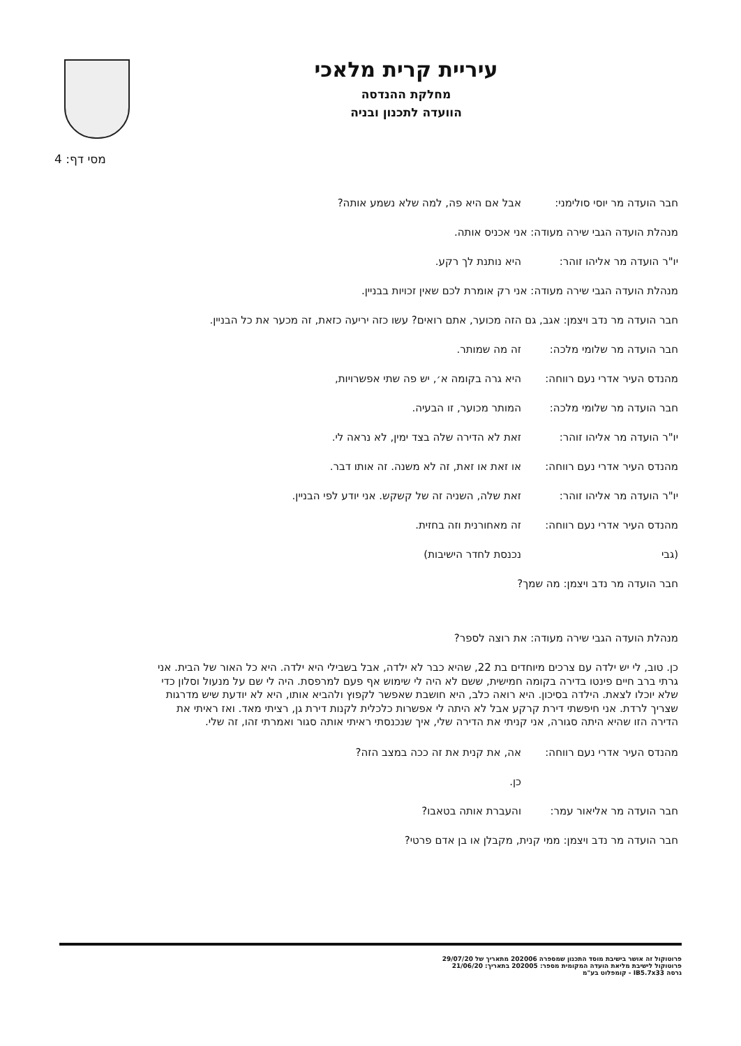עיריית קרית מלאכי
מחלקת ההנדסה
הוועדה לתכנון ובניה
מסי דף: 4
חבר הועדה מר יוסי סולימני: אבל אם היא פה, למה שלא נשמע אותה?
מנהלת הועדה הגבי שירה מעודה: אני אכניס אותה.
יו"ר הועדה מר אליהו זוהר: היא נותנת לך רקע.
מנהלת הועדה הגבי שירה מעודה: אני רק אומרת לכם שאין זכויות בבניין.
חבר הועדה מר נדב ויצמן: אגב, גם הזה מכוער, אתם רואים? עשו כזה יריעה כזאת, זה מכער את כל הבניין.
חבר הועדה מר שלומי מלכה: זה מה שמותר.
מהנדס העיר אדרי נעם רווחה: היא גרה בקומה א׳, יש פה שתי אפשרויות,
חבר הועדה מר שלומי מלכה: המותר מכוער, זו הבעיה.
יו"ר הועדה מר אליהו זוהר: זאת לא הדירה שלה בצד ימין, לא נראה לי.
מהנדס העיר אדרי נעם רווחה: או זאת או זאת, זה לא משנה. זה אותו דבר.
יו"ר הועדה מר אליהו זוהר: זאת שלה, השניה זה של קשקש. אני יודע לפי הבניין.
מהנדס העיר אדרי נעם רווחה: זה מאחורנית וזה בחזית.
(גבי נכנסת לחדר הישיבות)
חבר הועדה מר נדב ויצמן: מה שמך?
מנהלת הועדה הגבי שירה מעודה: את רוצה לספר?
כן. טוב, לי יש ילדה עם צרכים מיוחדים בת 22, שהיא כבר לא ילדה, אבל בשבילי היא ילדה. היא כל האור של הבית. אני גרתי ברב חיים פינטו בדירה בקומה חמישית, ששם לא היה לי שימוש אף פעם למרפסת. היה לי שם על מנעול וסלון כדי שלא יוכלו לצאת. הילדה בסיכון. היא רואה כלב, היא חושבת שאפשר לקפוץ ולהביא אותו, היא לא יודעת שיש מדרגות שצריך לרדת. אני חיפשתי דירת קרקע אבל לא היתה לי אפשרות כלכלית לקנות דירת גן, רציתי מאד. ואז ראיתי את הדירה הזו שהיא היתה סגורה, אני קניתי את הדירה שלי, איך שנכנסתי ראיתי אותה סגור ואמרתי זהו, זה שלי.
מהנדס העיר אדרי נעם רווחה: אה, את קנית את זה ככה במצב הזה?
כן.
חבר הועדה מר אליאור עמר: והעברת אותה בטאבו?
חבר הועדה מר נדב ויצמן: ממי קנית, מקבלן או בן אדם פרטי?
פרוטוקול זה אושר בישיבת מוסד התכנון שמספרה 202006 מתאריך של 29/07/20
פרוטוקול לישיבת מליאת הועדה המקומית מספר: 202005 בתאריך: 21/06/20
גרסה IB5.7x33 - קומפלוט בע"מ